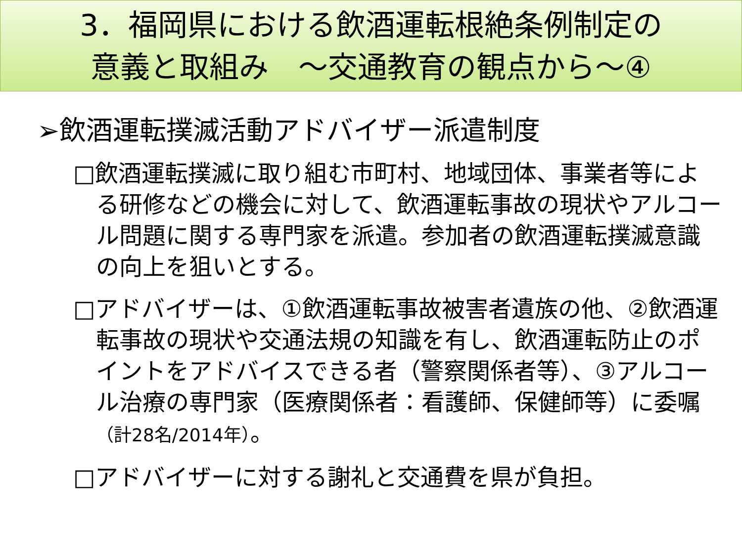3．福岡県における飲酒運転根絶条例制定の
意義と取組み　～交通教育の観点から～④
➢飲酒運転撲滅活動アドバイザー派遣制度
□飲酒運転撲滅に取り組む市町村、地域団体、事業者等による研修などの機会に対して、飲酒運転事故の現状やアルコール問題に関する専門家を派遣。参加者の飲酒運転撲滅意識の向上を狙いとする。
□アドバイザーは、①飲酒運転事故被害者遺族の他、②飲酒運転事故の現状や交通法規の知識を有し、飲酒運転防止のポイントをアドバイスできる者（警察関係者等）、③アルコール治療の専門家（医療関係者：看護師、保健師等）に委嘱（計28名/2014年）。
□アドバイザーに対する謝礼と交通費を県が負担。